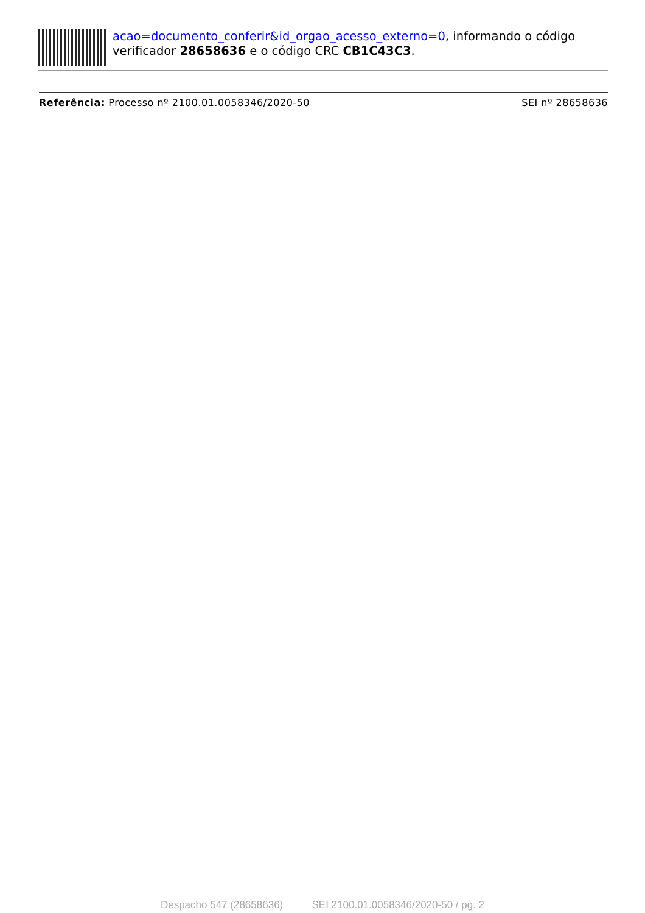acao=documento_conferir&id_orgao_acesso_externo=0, informando o código verificador 28658636 e o código CRC CB1C43C3.
Referência: Processo nº 2100.01.0058346/2020-50 SEI nº 28658636
Despacho 547 (28658636) SEI 2100.01.0058346/2020-50 / pg. 2